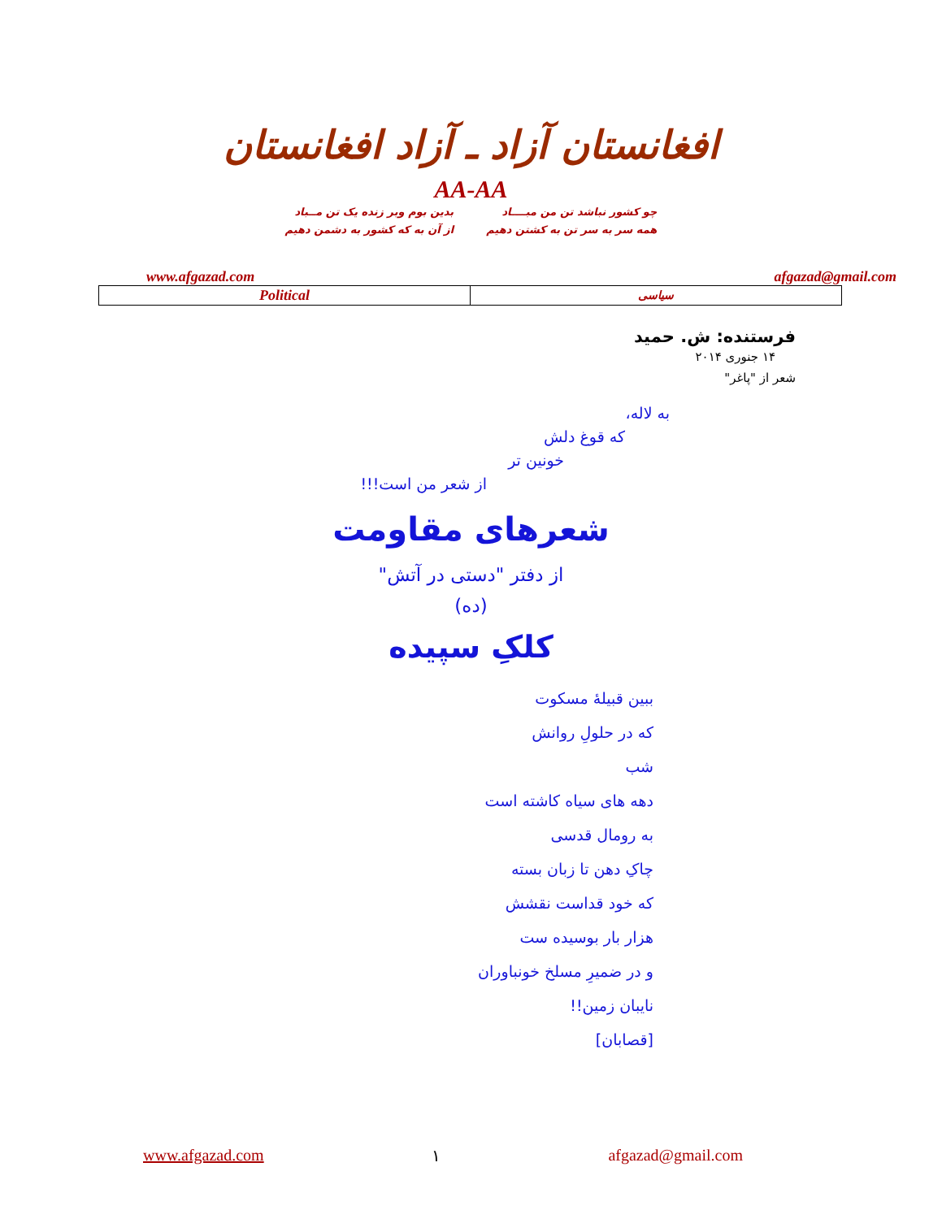افغانستان آزاد ـ آزاد افغانستان
AA-AA
چو کشور نباشد تن من مبــــاد
همه سر به سر تن به کشتن دهیم
بدین بوم وبر زنده یک تن مــباد
از آن به که کشور به دشمن دهیم
www.afgazad.com afgazad@gmail.com
| Political | سیاسی |
فرستنده: ش. حمید
۱۴ جنوری ۲۰۱۴
شعر از "پاغر"
به لاله،
که قوغ دلش
خونین تر
از شعر من است!!!
شعرهای مقاومت
از دفتر "دستی در آتش"
(ده)
کلکِ سپیده
ببین قبیلهٔ مسکوت
که در حلولِ روانش
شب
دهه های سیاه کاشته است
به رومال قدسی
چاکِ دهن تا زبان بسته
که خود قداست نقشش
هزار بار بوسیده ست
و در ضمیرِ مسلخ خونباوران
نایبان زمین!!
[قصابان]
www.afgazad.com ۱ afgazad@gmail.com